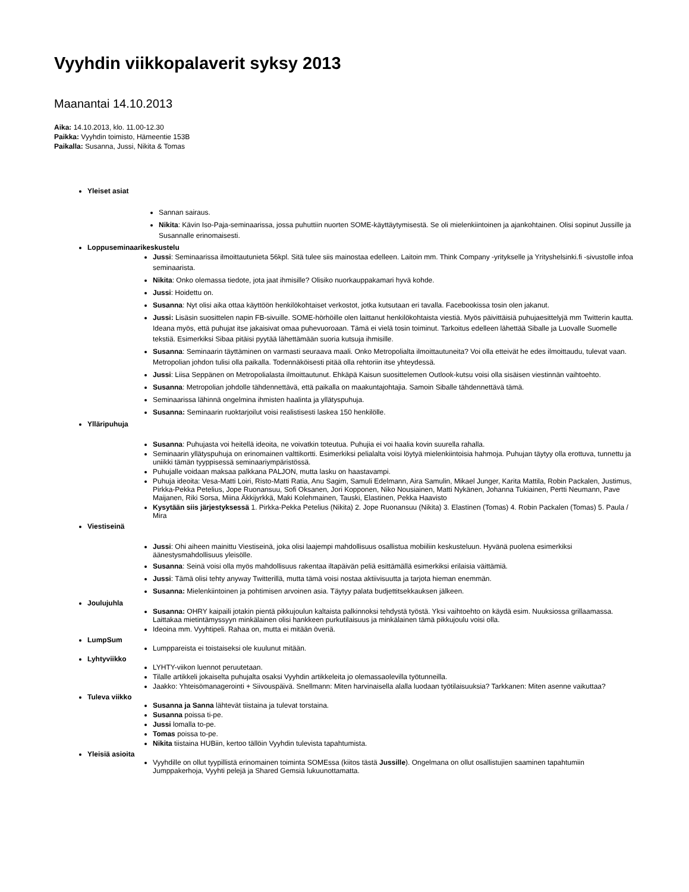Vyyhdin viikkopalaverit syksy 2013
Maanantai 14.10.2013
Aika: 14.10.2013, klo. 11.00-12.30
Paikka: Vyyhdin toimisto, Hämeentie 153B
Paikalla: Susanna, Jussi, Nikita & Tomas
Yleiset asiat
Sannan sairaus.
Nikita: Kävin Iso-Paja-seminaarissa, jossa puhuttiin nuorten SOME-käyttäytymisestä. Se oli mielenkiintoinen ja ajankohtainen. Olisi sopinut Jussille ja Susannalle erinomaisesti.
Loppuseminaarikeskustelu
Jussi: Seminaarissa ilmoittautunieta 56kpl. Sitä tulee siis mainostaa edelleen. Laitoin mm. Think Company -yritykselle ja Yrityshelsinki.fi -sivustolle infoa seminaarista.
Nikita: Onko olemassa tiedote, jota jaat ihmisille? Olisiko nuorkauppakamari hyvä kohde.
Jussi: Hoidettu on.
Susanna: Nyt olisi aika ottaa käyttöön henkilökohtaiset verkostot, jotka kutsutaan eri tavalla. Facebookissa tosin olen jakanut.
Jussi: Lisäsin suosittelen napin FB-sivuille. SOME-hörhöille olen laittanut henkilökohtaista viestiä. Myös päivittäisiä puhujaesittelyjä mm Twitterin kautta. Ideana myös, että puhujat itse jakaisivat omaa puhevuoroaan. Tämä ei vielä tosin toiminut. Tarkoitus edelleen lähettää Siballe ja Luovalle Suomelle tekstiä. Esimerkiksi Sibaa pitäisi pyytää lähettämään suoria kutsuja ihmisille.
Susanna: Seminaarin täyttäminen on varmasti seuraava maali. Onko Metropolialta ilmoittautuneita? Voi olla etteivät he edes ilmoittaudu, tulevat vaan. Metropolian johdon tulisi olla paikalla. Todennäköisesti pitää olla rehtoriin itse yhteydessä.
Jussi: Liisa Seppänen on Metropolialasta ilmoittautunut. Ehkäpä Kaisun suosittelemen Outlook-kutsu voisi olla sisäisen viestinnän vaihtoehto.
Susanna: Metropolian johdolle tähdennettävä, että paikalla on maakuntajohtajia. Samoin Siballe tähdennettävä tämä.
Seminaarissa lähinnä ongelmina ihmisten haalinta ja yllätyspuhuja.
Susanna: Seminaarin ruoktarjoilut voisi realistisesti laskea 150 henkilölle.
Ylläripuhuja
Susanna: Puhujasta voi heitellä ideoita, ne voivatkin toteutua. Puhujia ei voi haalia kovin suurella rahalla.
Seminaarin yllätyspuhuja on erinomainen valttikortti. Esimerkiksi pelialalta voisi löytyä mielenkiintoisia hahmoja. Puhujan täytyy olla erottuva, tunnettu ja uniikki tämän tyyppisessä seminaariympäristössä.
Puhujalle voidaan maksaa palkkana PALJON, mutta lasku on haastavampi.
Puhuja ideoita: Vesa-Matti Loiri, Risto-Matti Ratia, Anu Sagim, Samuli Edelmann, Aira Samulin, Mikael Junger, Karita Mattila, Robin Packalen, Justimus, Pirkka-Pekka Petelius, Jope Ruonansuu, Sofi Oksanen, Jori Kopponen, Niko Nousiainen, Matti Nykänen, Johanna Tukiainen, Pertti Neumann, Pave Maijanen, Riki Sorsa, Miina Äkkijyrkkä, Maki Kolehmainen, Tauski, Elastinen, Pekka Haavisto
Kysytään siis järjestyksessä 1. Pirkka-Pekka Petelius (Nikita) 2. Jope Ruonansuu (Nikita) 3. Elastinen (Tomas) 4. Robin Packalen (Tomas) 5. Paula / Mira
Viestiseinä
Jussi: Ohi aiheen mainittu Viestiseinä, joka olisi laajempi mahdollisuus osallistua mobiiliin keskusteluun. Hyvänä puolena esimerkiksi äänestysmahdollisuus yleisölle.
Susanna: Seinä voisi olla myös mahdollisuus rakentaa iltapäivän peliä esittämällä esimerkiksi erilaisia väittämiä.
Jussi: Tämä olisi tehty anyway Twitterillä, mutta tämä voisi nostaa aktiivisuutta ja tarjota hieman enemmän.
Susanna: Mielenkiintoinen ja pohtimisen arvoinen asia. Täytyy palata budjettitsekkauksen jälkeen.
Joulujuhla
Susanna: OHRY kaipaili jotakin pientä pikkujoulun kaltaista palkinnoksi tehdystä työstä. Yksi vaihtoehto on käydä esim. Nuuksiossa grillaamassa. Laittakaa mietintämyssyyn minkälainen olisi hankkeen purkutilaisuus ja minkälainen tämä pikkujoulu voisi olla.
Ideoina mm. Vyyhtipeli. Rahaa on, mutta ei mitään överiä.
LumpSum
Lumppareista ei toistaiseksi ole kuulunut mitään.
Lyhtyviikko
LYHTY-viikon luennot peruutetaan.
Tilalle artikkeli jokaiselta puhujalta osaksi Vyyhdin artikkeleita jo olemassaolevilla työtunneilla.
Jaakko: Yhteisömanagerointi + Siivouspäivä. Snellmann: Miten harvinaisella alalla luodaan työtilaisuuksia? Tarkkanen: Miten asenne vaikuttaa?
Tuleva viikko
Susanna ja Sanna lähtevät tiistaina ja tulevat torstaina.
Susanna poissa ti-pe.
Jussi lomalla to-pe.
Tomas poissa to-pe.
Nikita tiistaina HUBiin, kertoo tällöin Vyyhdin tulevista tapahtumista.
Yleisiä asioita
Vyyhdille on ollut tyypillistä erinomainen toiminta SOMEssa (kiitos tästä Jussille). Ongelmana on ollut osallistujien saaminen tapahtumiin Jumppakerhoja, Vyyhti pelejä ja Shared Gemsiä lukuunottamatta.